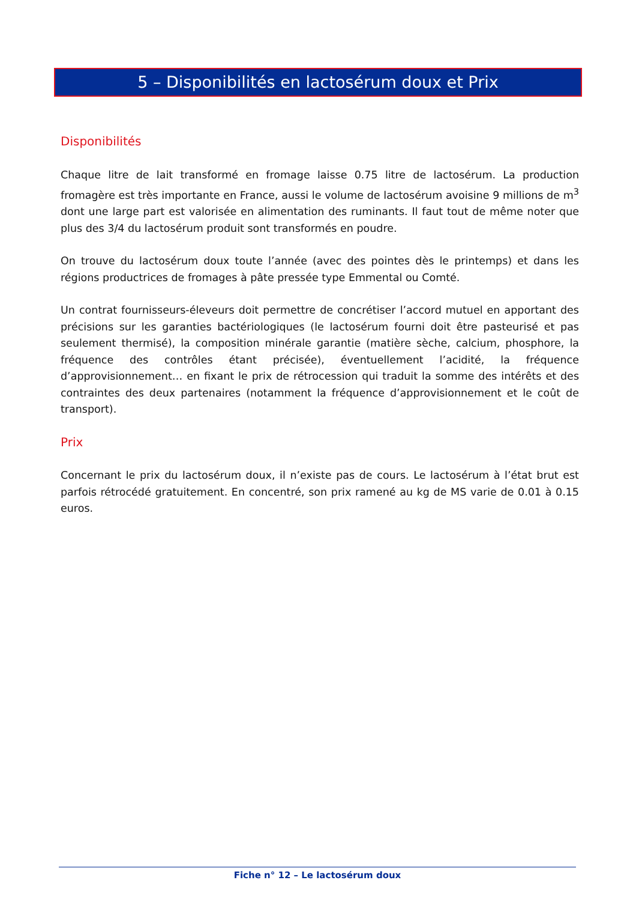5 – Disponibilités en lactosérum doux et Prix
Disponibilités
Chaque litre de lait transformé en fromage laisse 0.75 litre de lactosérum. La production fromagère est très importante en France, aussi le volume de lactosérum avoisine 9 millions de m<sup>3</sup> dont une large part est valorisée en alimentation des ruminants. Il faut tout de même noter que plus des 3/4 du lactosérum produit sont transformés en poudre.
On trouve du lactosérum doux toute l’année (avec des pointes dès le printemps) et dans les régions productrices de fromages à pâte pressée type Emmental ou Comté.
Un contrat fournisseurs-éleveurs doit permettre de concrétiser l’accord mutuel en apportant des précisions sur les garanties bactériologiques (le lactosérum fourni doit être pasteurisé et pas seulement thermisé), la composition minérale garantie (matière sèche, calcium, phosphore, la fréquence des contrôles étant précisée), éventuellement l’acidité, la fréquence d’approvisionnement… en fixant le prix de rétrocession qui traduit la somme des intérêts et des contraintes des deux partenaires (notamment la fréquence d’approvisionnement et le coût de transport).
Prix
Concernant le prix du lactosérum doux, il n’existe pas de cours. Le lactosérum à l’état brut est parfois rétrocédé gratuitement. En concentré, son prix ramené au kg de MS varie de 0.01 à 0.15 euros.
Fiche n° 12 – Le lactosérum doux